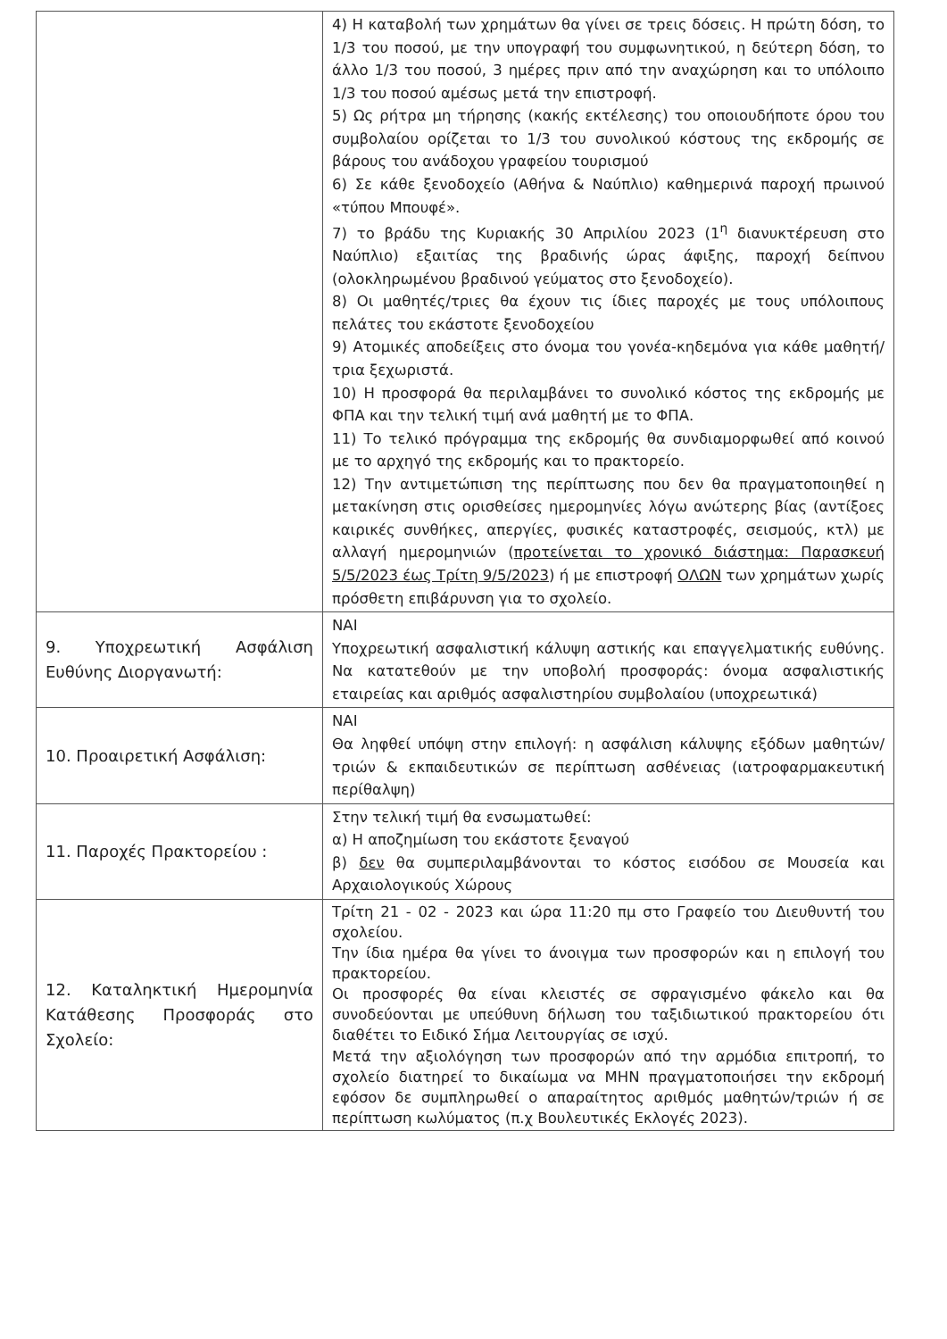| | 4) Η καταβολή των χρημάτων θα γίνει σε τρεις δόσεις. Η πρώτη δόση, το 1/3 του ποσού, με την υπογραφή του συμφωνητικού, η δεύτερη δόση, το άλλο 1/3 του ποσού, 3 ημέρες πριν από την αναχώρηση και το υπόλοιπο 1/3 του ποσού αμέσως μετά την επιστροφή. 5) Ως ρήτρα μη τήρησης (κακής εκτέλεσης) του οποιουδήποτε όρου του συμβολαίου ορίζεται το 1/3 του συνολικού κόστους της εκδρομής σε βάρους του ανάδοχου γραφείου τουρισμού 6) Σε κάθε ξενοδοχείο (Αθήνα & Ναύπλιο) καθημερινά παροχή πρωινού «τύπου Μπουφέ». 7) το βράδυ της Κυριακής 30 Απριλίου 2023 (1<sup>η</sup> διανυκτέρευση στο Ναύπλιο) εξαιτίας της βραδινής ώρας άφιξης, παροχή δείπνου (ολοκληρωμένου βραδινού γεύματος στο ξενοδοχείο). 8) Οι μαθητές/τριες θα έχουν τις ίδιες παροχές με τους υπόλοιπους πελάτες του εκάστοτε ξενοδοχείου 9) Ατομικές αποδείξεις στο όνομα του γονέα-κηδεμόνα για κάθε μαθητή/τρια ξεχωριστά. 10) Η προσφορά θα περιλαμβάνει το συνολικό κόστος της εκδρομής με ΦΠΑ και την τελική τιμή ανά μαθητή με το ΦΠΑ. 11) Το τελικό πρόγραμμα της εκδρομής θα συνδιαμορφωθεί από κοινού με το αρχηγό της εκδρομής και το πρακτορείο. 12) Την αντιμετώπιση της περίπτωσης που δεν θα πραγματοποιηθεί η μετακίνηση στις ορισθείσες ημερομηνίες λόγω ανώτερης βίας (αντίξοες καιρικές συνθήκες, απεργίες, φυσικές καταστροφές, σεισμούς, κτλ) με αλλαγή ημερομηνιών ( προτείνεται το χρονικό διάστημα: Παρασκευή 5/5/2023 έως Τρίτη 9/5/2023 ) ή με επιστροφή ΟΛΩΝ των χρημάτων χωρίς πρόσθετη επιβάρυνση για το σχολείο. |
| 9. Υποχρεωτική Ασφάλιση Ευθύνης Διοργανωτή: | ΝΑΙ Υποχρεωτική ασφαλιστική κάλυψη αστικής και επαγγελματικής ευθύνης. Να κατατεθούν με την υποβολή προσφοράς: όνομα ασφαλιστικής εταιρείας και αριθμός ασφαλιστηρίου συμβολαίου (υποχρεωτικά) |
| 10. Προαιρετική Ασφάλιση: | ΝΑΙ Θα ληφθεί υπόψη στην επιλογή: η ασφάλιση κάλυψης εξόδων μαθητών/τριών & εκπαιδευτικών σε περίπτωση ασθένειας (ιατροφαρμακευτική περίθαλψη) |
| 11. Παροχές Πρακτορείου : | Στην τελική τιμή θα ενσωματωθεί: α) Η αποζημίωση του εκάστοτε ξεναγού β) δεν θα συμπεριλαμβάνονται το κόστος εισόδου σε Μουσεία και Αρχαιολογικούς Χώρους |
| 12. Καταληκτική Ημερομηνία Κατάθεσης Προσφοράς στο Σχολείο: | Τρίτη 21 - 02 - 2023 και ώρα 11:20 πμ στο Γραφείο του Διευθυντή του σχολείου. Την ίδια ημέρα θα γίνει το άνοιγμα των προσφορών και η επιλογή του πρακτορείου. Οι προσφορές θα είναι κλειστές σε σφραγισμένο φάκελο και θα συνοδεύονται με υπεύθυνη δήλωση του ταξιδιωτικού πρακτορείου ότι διαθέτει το Ειδικό Σήμα Λειτουργίας σε ισχύ. Μετά την αξιολόγηση των προσφορών από την αρμόδια επιτροπή, το σχολείο διατηρεί το δικαίωμα να ΜΗΝ πραγματοποιήσει την εκδρομή εφόσον δε συμπληρωθεί ο απαραίτητος αριθμός μαθητών/τριών ή σε περίπτωση κωλύματος (π.χ Βουλευτικές Εκλογές 2023). |